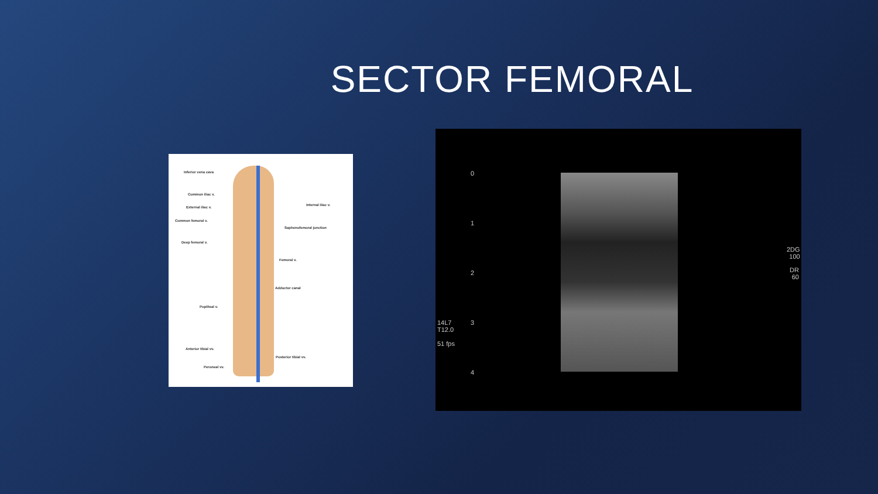SECTOR FEMORAL
Inferior vena cava
Common iliac v.
External iliac v.
Internal iliac v.
Common femoral v.
Saphenofemoral junction
Deep femoral v.
Femoral v.
Adductor canal
Popliteal v.
Anterior tibial vv.
Posterior tibial vv.
Peroneal vv.
0
1
2
3
4
14L7
T12.0
51 fps
2DG
100
DR
60